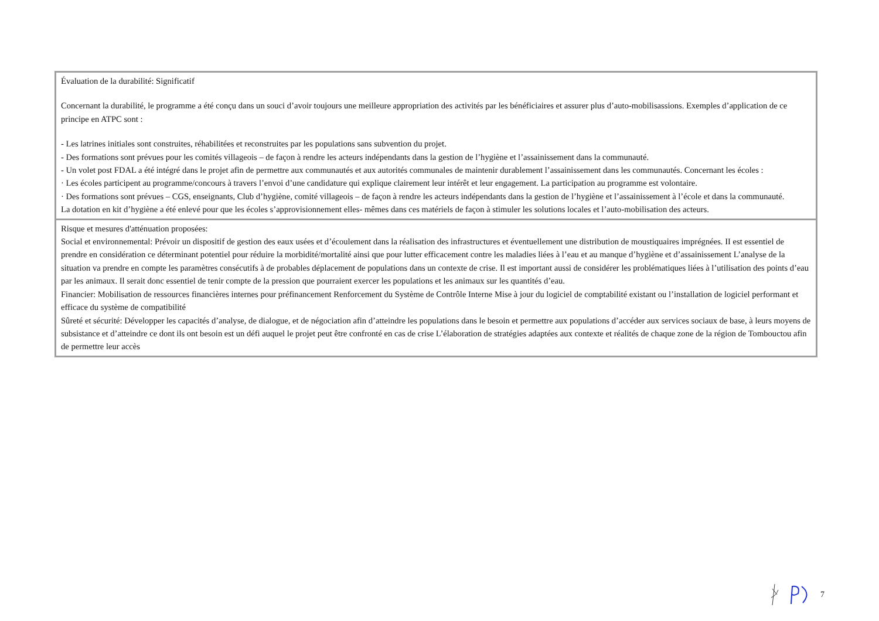| Évaluation de la durabilité: Significatif Concernant la durabilité, le programme a été conçu dans un souci d’avoir toujours une meilleure appropriation des activités par les bénéficiaires et assurer plus d’auto-mobilisassions. Exemples d’application de ce principe en ATPC sont : - Les latrines initiales sont construites, réhabilitées et reconstruites par les populations sans subvention du projet. - Des formations sont prévues pour les comités villageois – de façon à rendre les acteurs indépendants dans la gestion de l’hygiène et l’assainissement dans la communauté. - Un volet post FDAL a été intégré dans le projet afin de permettre aux communautés et aux autorités communales de maintenir durablement l’assainissement dans les communautés. Concernant les écoles : · Les écoles participent au programme/concours à travers l’envoi d’une candidature qui explique clairement leur intérêt et leur engagement. La participation au programme est volontaire. · Des formations sont prévues – CGS, enseignants, Club d’hygiène, comité villageois – de façon à rendre les acteurs indépendants dans la gestion de l’hygiène et l’assainissement à l’école et dans la communauté. La dotation en kit d’hygiène a été enlevé pour que les écoles s’approvisionnement elles- mêmes dans ces matériels de façon à stimuler les solutions locales et l’auto-mobilisation des acteurs. |
| Risque et mesures d'atténuation proposées: Social et environnemental: Prévoir un dispositif de gestion des eaux usées et d’écoulement dans la réalisation des infrastructures et éventuellement une distribution de moustiquaires imprégnées. II est essentiel de prendre en considération ce déterminant potentiel pour réduire la morbidité/mortalité ainsi que pour lutter efficacement contre les maladies liées à l’eau et au manque d’hygiène et d’assainissement L’analyse de la situation va prendre en compte les paramètres consécutifs à de probables déplacement de populations dans un contexte de crise. Il est important aussi de considérer les problématiques liées à l’utilisation des points d’eau par les animaux. Il serait donc essentiel de tenir compte de la pression que pourraient exercer les populations et les animaux sur les quantités d’eau. Financier: Mobilisation de ressources financières internes pour préfinancement Renforcement du Système de Contrôle Interne Mise à jour du logiciel de comptabilité existant ou l’installation de logiciel performant et efficace du système de compatibilité Sûreté et sécurité: Développer les capacités d’analyse, de dialogue, et de négociation afin d’atteindre les populations dans le besoin et permettre aux populations d’accéder aux services sociaux de base, à leurs moyens de subsistance et d’atteindre ce dont ils ont besoin est un défi auquel le projet peut être confronté en cas de crise L’élaboration de stratégies adaptées aux contexte et réalités de chaque zone de la région de Tombouctou afin de permettre leur accès |
7